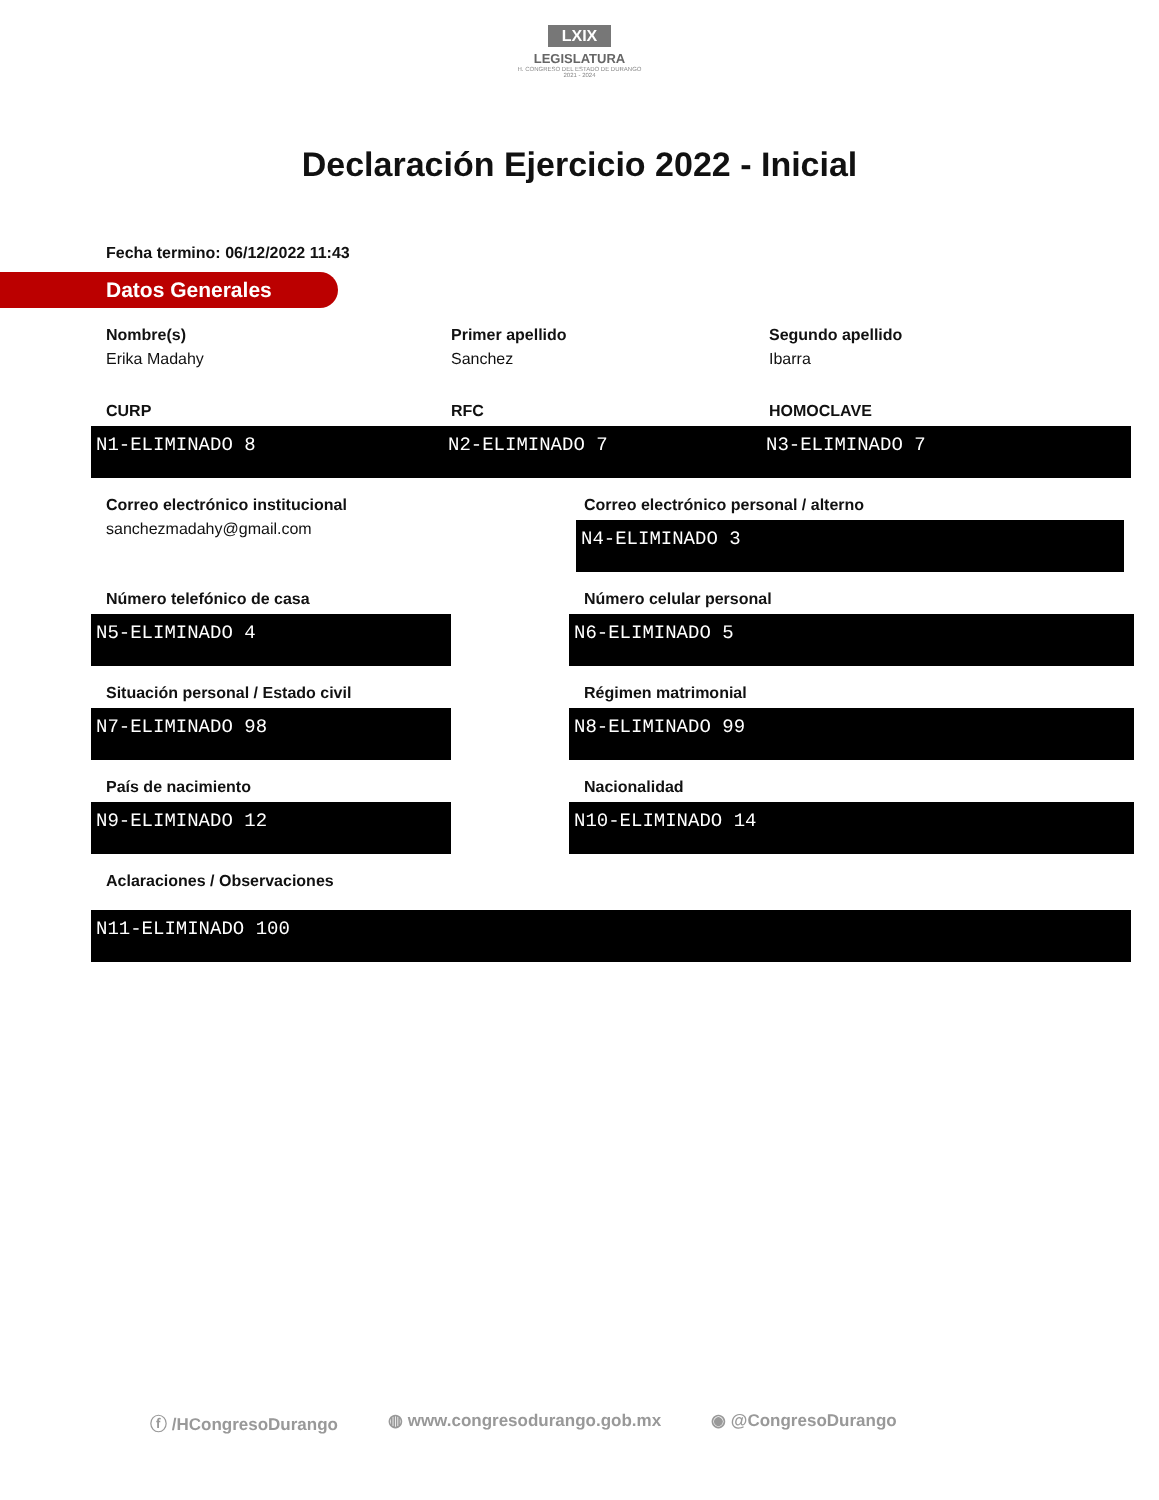LXIX
LEGISLATURA
H. CONGRESO DEL ESTADO DE DURANGO
2021 - 2024
Declaración Ejercicio 2022 - Inicial
Fecha termino: 06/12/2022 11:43
Datos Generales
Nombre(s)
Erika Madahy
Primer apellido
Sanchez
Segundo apellido
Ibarra
CURP
N1-ELIMINADO 8
RFC
N2-ELIMINADO 7
HOMOCLAVE
N3-ELIMINADO 7
Correo electrónico institucional
sanchezmadahy@gmail.com
Correo electrónico personal / alterno
N4-ELIMINADO 3
Número telefónico de casa
N5-ELIMINADO 4
Número celular personal
N6-ELIMINADO 5
Situación personal / Estado civil
N7-ELIMINADO 98
Régimen matrimonial
N8-ELIMINADO 99
País de nacimiento
N9-ELIMINADO 12
Nacionalidad
N10-ELIMINADO 14
Aclaraciones / Observaciones
N11-ELIMINADO 100
ⓕ /HCongresoDurango ◍ www.congresodurango.gob.mx ◉ @CongresoDurango